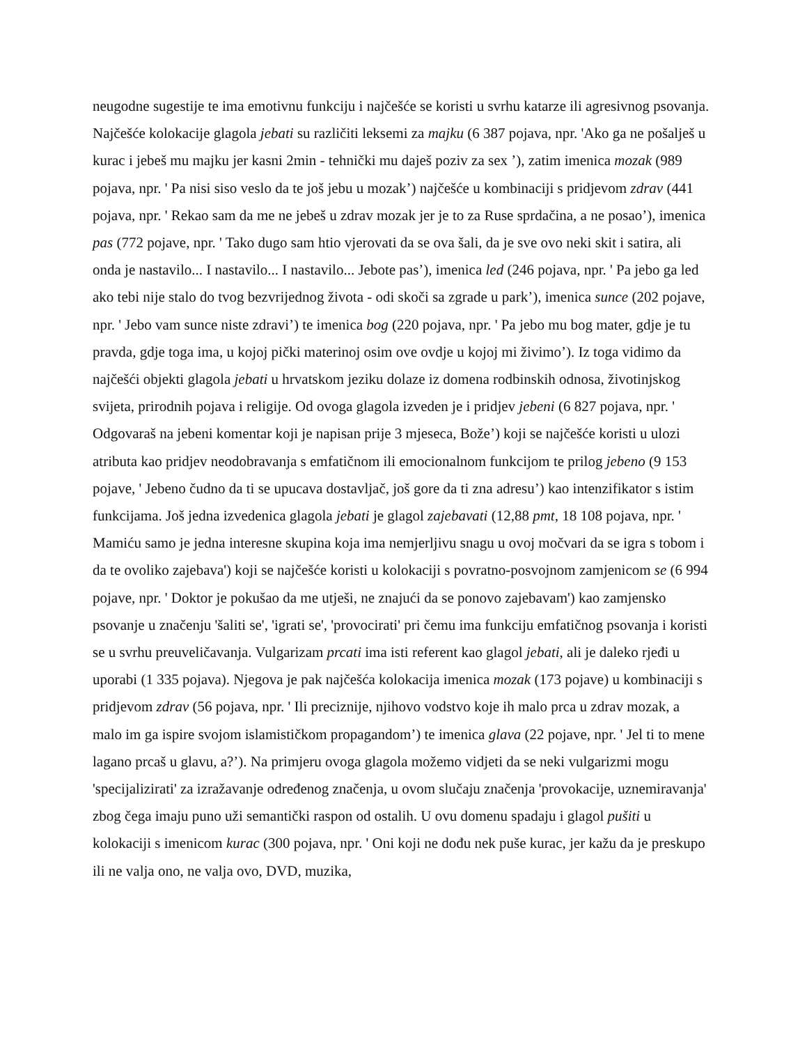neugodne sugestije te ima emotivnu funkciju i najčešće se koristi u svrhu katarze ili agresivnog psovanja. Najčešće kolokacije glagola jebati su različiti leksemi za majku (6 387 pojava, npr. 'Ako ga ne pošalješ u kurac i jebeš mu majku jer kasni 2min - tehnički mu daješ poziv za sex ’), zatim imenica mozak (989 pojava, npr. ' Pa nisi siso veslo da te još jebu u mozak’) najčešće u kombinaciji s pridjevom zdrav (441 pojava, npr. ' Rekao sam da me ne jebeš u zdrav mozak jer je to za Ruse sprdačina, a ne posao’), imenica pas (772 pojave, npr. ' Tako dugo sam htio vjerovati da se ova šali, da je sve ovo neki skit i satira, ali onda je nastavilo... I nastavilo... I nastavilo... Jebote pas’), imenica led (246 pojava, npr. ' Pa jebo ga led ako tebi nije stalo do tvog bezvrijednog života - odi skoči sa zgrade u park’), imenica sunce (202 pojave, npr. ' Jebo vam sunce niste zdravi’) te imenica bog (220 pojava, npr. ' Pa jebo mu bog mater, gdje je tu pravda, gdje toga ima, u kojoj pički materinoj osim ove ovdje u kojoj mi živimo’). Iz toga vidimo da najčešći objekti glagola jebati u hrvatskom jeziku dolaze iz domena rodbinskih odnosa, životinjskog svijeta, prirodnih pojava i religije. Od ovoga glagola izveden je i pridjev jebeni (6 827 pojava, npr. ' Odgovaraš na jebeni komentar koji je napisan prije 3 mjeseca, Bože’) koji se najčešće koristi u ulozi atributa kao pridjev neodobravanja s emfatičnom ili emocionalnom funkcijom te prilog jebeno (9 153 pojave, ' Jebeno čudno da ti se upucava dostavljač, još gore da ti zna adresu’) kao intenzifikator s istim funkcijama. Još jedna izvedenica glagola jebati je glagol zajebavati (12,88 pmt, 18 108 pojava, npr. ' Mamiću samo je jedna interesne skupina koja ima nemjerljivu snagu u ovoj močvari da se igra s tobom i da te ovoliko zajebava') koji se najčešće koristi u kolokaciji s povratno-posvojnom zamjenicom se (6 994 pojave, npr. ' Doktor je pokušao da me utješi, ne znajući da se ponovo zajebavam') kao zamjensko psovanje u značenju 'šaliti se', 'igrati se', 'provocirati' pri čemu ima funkciju emfatičnog psovanja i koristi se u svrhu preuveličavanja. Vulgarizam prcati ima isti referent kao glagol jebati, ali je daleko rjeđi u uporabi (1 335 pojava). Njegova je pak najčešća kolokacija imenica mozak (173 pojave) u kombinaciji s pridjevom zdrav (56 pojava, npr. ' Ili preciznije, njihovo vodstvo koje ih malo prca u zdrav mozak, a malo im ga ispire svojom islamističkom propagandom’) te imenica glava (22 pojave, npr. ' Jel ti to mene lagano prcaš u glavu, a?’). Na primjeru ovoga glagola možemo vidjeti da se neki vulgarizmi mogu 'specijalizirati' za izražavanje određenog značenja, u ovom slučaju značenja 'provokacije, uznemiravanja' zbog čega imaju puno uži semantički raspon od ostalih. U ovu domenu spadaju i glagol pušiti u kolokaciji s imenicom kurac (300 pojava, npr. ' Oni koji ne dođu nek puše kurac, jer kažu da je preskupo ili ne valja ono, ne valja ovo, DVD, muzika,